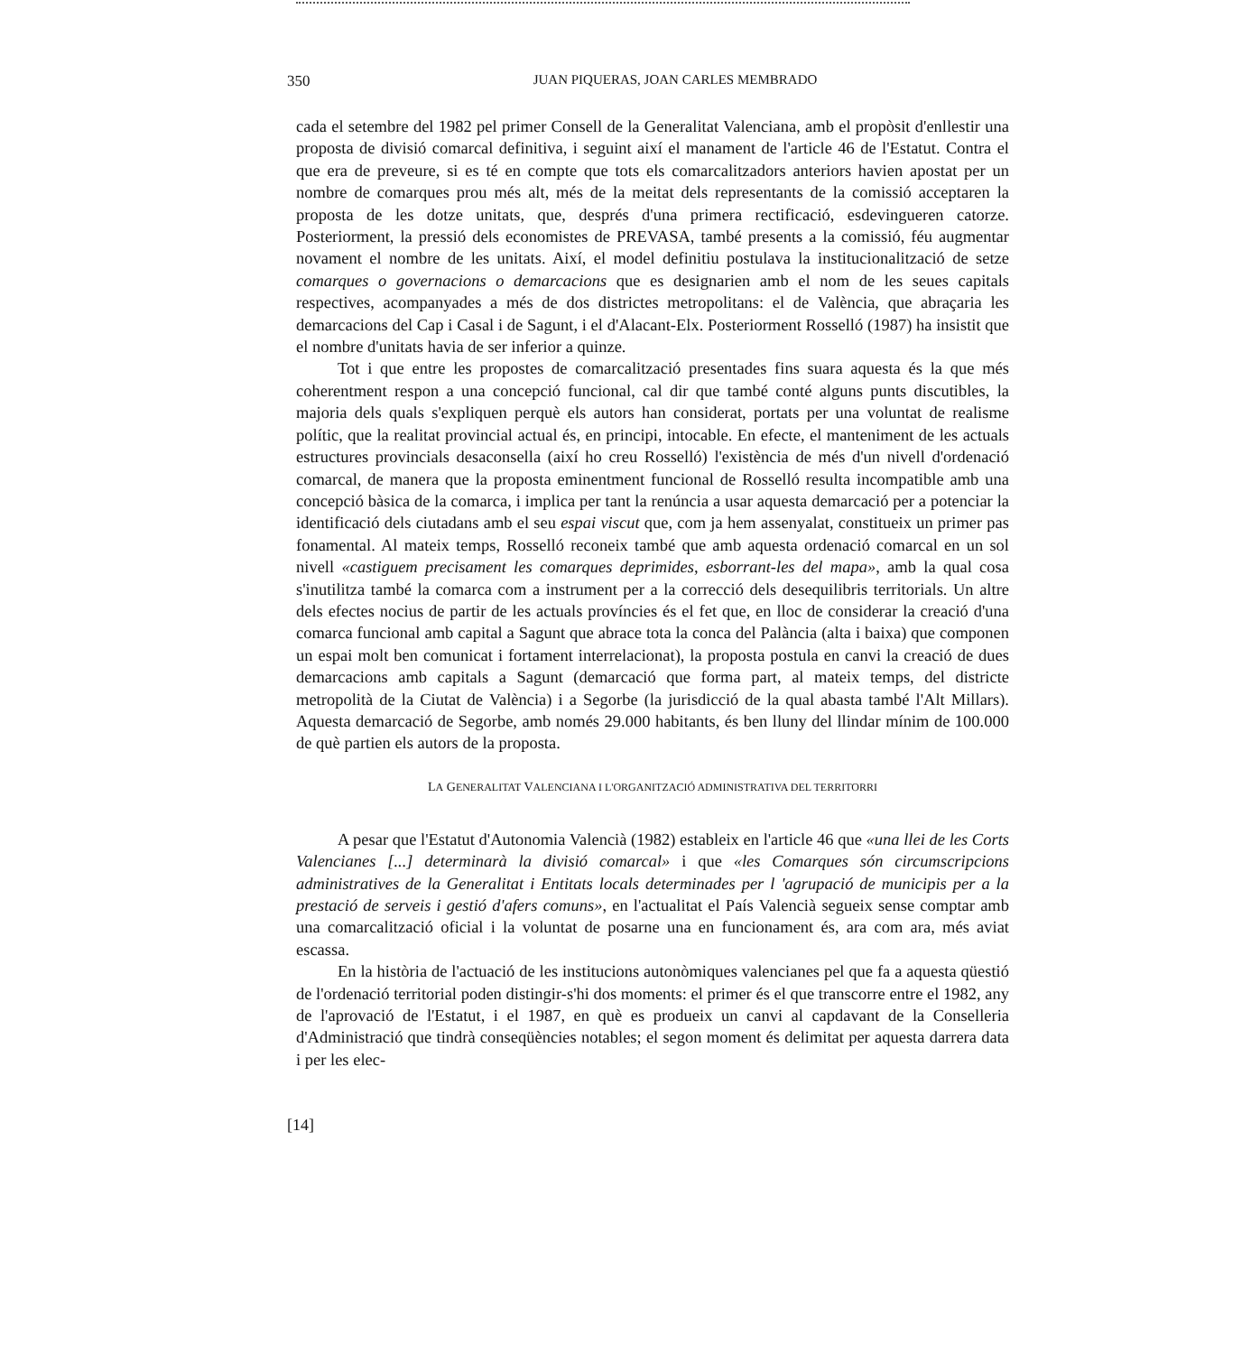350 JUAN PIQUERAS, JOAN CARLES MEMBRADO
cada el setembre del 1982 pel primer Consell de la Generalitat Valenciana, amb el propòsit d'enllestir una proposta de divisió comarcal definitiva, i seguint així el manament de l'article 46 de l'Estatut. Contra el que era de preveure, si es té en compte que tots els comarcalitzadors anteriors havien apostat per un nombre de comarques prou més alt, més de la meitat dels representants de la comissió acceptaren la proposta de les dotze unitats, que, després d'una primera rectificació, esdevingueren catorze. Posteriorment, la pressió dels economistes de PREVASA, també presents a la comissió, féu augmentar novament el nombre de les unitats. Així, el model definitiu postulava la institucionalització de setze comarques o governacions o demarcacions que es designarien amb el nom de les seues capitals respectives, acompanyades a més de dos districtes metropolitans: el de València, que abraçaria les demarcacions del Cap i Casal i de Sagunt, i el d'Alacant-Elx. Posteriorment Rosselló (1987) ha insistit que el nombre d'unitats havia de ser inferior a quinze.
Tot i que entre les propostes de comarcalització presentades fins suara aquesta és la que més coherentment respon a una concepció funcional, cal dir que també conté alguns punts discutibles, la majoria dels quals s'expliquen perquè els autors han considerat, portats per una voluntat de realisme polític, que la realitat provincial actual és, en principi, intocable. En efecte, el manteniment de les actuals estructures provincials desaconsella (així ho creu Rosselló) l'existència de més d'un nivell d'ordenació comarcal, de manera que la proposta eminentment funcional de Rosselló resulta incompatible amb una concepció bàsica de la comarca, i implica per tant la renúncia a usar aquesta demarcació per a potenciar la identificació dels ciutadans amb el seu espai viscut que, com ja hem assenyalat, constitueix un primer pas fonamental. Al mateix temps, Rosselló reconeix també que amb aquesta ordenació comarcal en un sol nivell «castiguem precisament les comarques deprimides, esborrant-les del mapa», amb la qual cosa s'inutilitza també la comarca com a instrument per a la correcció dels desequilibris territorials. Un altre dels efectes nocius de partir de les actuals províncies és el fet que, en lloc de considerar la creació d'una comarca funcional amb capital a Sagunt que abrace tota la conca del Palància (alta i baixa) que componen un espai molt ben comunicat i fortament interrelacionat), la proposta postula en canvi la creació de dues demarcacions amb capitals a Sagunt (demarcació que forma part, al mateix temps, del districte metropolità de la Ciutat de València) i a Segorbe (la jurisdicció de la qual abasta també l'Alt Millars). Aquesta demarcació de Segorbe, amb només 29.000 habitants, és ben lluny del llindar mínim de 100.000 de què partien els autors de la proposta.
LA GENERALITAT VALENCIANA I L'ORGANITZACIÓ ADMINISTRATIVA DEL TERRITORRI
A pesar que l'Estatut d'Autonomia Valencià (1982) estableix en l'article 46 que «una llei de les Corts Valencianes [...] determinarà la divisió comarcal» i que «les Comarques són circumscripcions administratives de la Generalitat i Entitats locals determinades per l 'agrupació de municipis per a la prestació de serveis i gestió d'afers comuns», en l'actualitat el País Valencià segueix sense comptar amb una comarcalització oficial i la voluntat de posarne una en funcionament és, ara com ara, més aviat escassa.
En la història de l'actuació de les institucions autonòmiques valencianes pel que fa a aquesta qüestió de l'ordenació territorial poden distingir-s'hi dos moments: el primer és el que transcorre entre el 1982, any de l'aprovació de l'Estatut, i el 1987, en què es produeix un canvi al capdavant de la Conselleria d'Administració que tindrà conseqüències notables; el segon moment és delimitat per aquesta darrera data i per les elec-
[14]